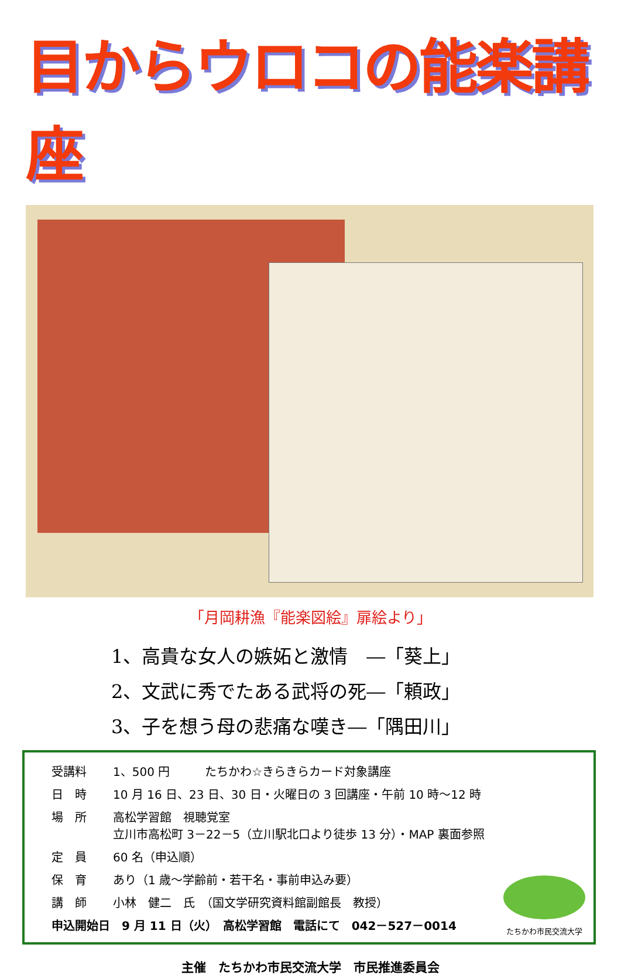目からウロコの能楽講座
「月岡耕漁『能楽図絵』扉絵より」
1、高貴な女人の嫉妬と激情　―「葵上」
2、文武に秀でたある武将の死―「頼政」
3、子を想う母の悲痛な嘆き―「隅田川」
| 受講料 | 1、500 円 たちかわ☆きらきらカード対象講座 |
| 日 時 | 10 月 16 日、23 日、30 日・火曜日の 3 回講座・午前 10 時～12 時 |
| 場 所 | 高松学習館 視聴覚室 立川市高松町 3－22－5（立川駅北口より徒歩 13 分）・MAP 裏面参照 |
| 定 員 | 60 名（申込順） |
| 保 育 | あり（1 歳～学齢前・若干名・事前申込み要） |
| 講 師 | 小林 健二 氏 （国文学研究資料館副館長 教授） |
| 申込開始日 9 月 11 日（火） 高松学習館 電話にて 042－527－0014 | |
たちかわ市民交流大学
主催　たちかわ市民交流大学　市民推進委員会